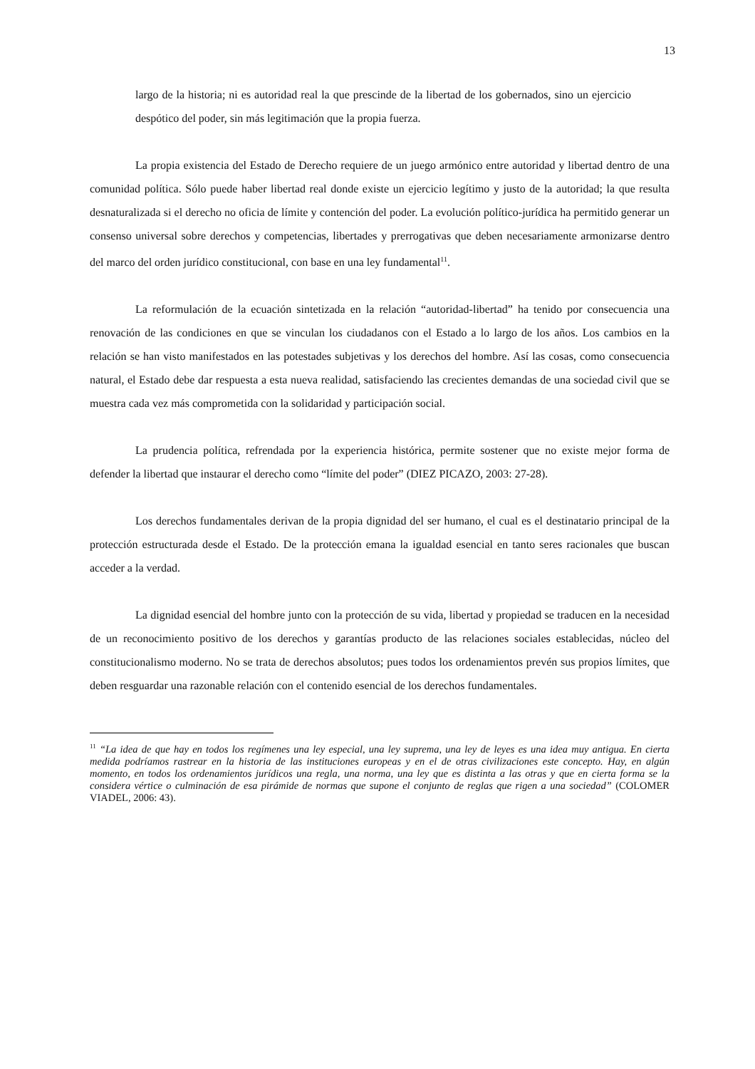13
largo de la historia; ni es autoridad real la que prescinde de la libertad de los gobernados, sino un ejercicio despótico del poder, sin más legitimación que la propia fuerza.
La propia existencia del Estado de Derecho requiere de un juego armónico entre autoridad y libertad dentro de una comunidad política. Sólo puede haber libertad real donde existe un ejercicio legítimo y justo de la autoridad; la que resulta desnaturalizada si el derecho no oficia de límite y contención del poder. La evolución político-jurídica ha permitido generar un consenso universal sobre derechos y competencias, libertades y prerrogativas que deben necesariamente armonizarse dentro del marco del orden jurídico constitucional, con base en una ley fundamental<sup>11</sup>.
La reformulación de la ecuación sintetizada en la relación “autoridad-libertad” ha tenido por consecuencia una renovación de las condiciones en que se vinculan los ciudadanos con el Estado a lo largo de los años. Los cambios en la relación se han visto manifestados en las potestades subjetivas y los derechos del hombre. Así las cosas, como consecuencia natural, el Estado debe dar respuesta a esta nueva realidad, satisfaciendo las crecientes demandas de una sociedad civil que se muestra cada vez más comprometida con la solidaridad y participación social.
La prudencia política, refrendada por la experiencia histórica, permite sostener que no existe mejor forma de defender la libertad que instaurar el derecho como “límite del poder” (DIEZ PICAZO, 2003: 27-28).
Los derechos fundamentales derivan de la propia dignidad del ser humano, el cual es el destinatario principal de la protección estructurada desde el Estado. De la protección emana la igualdad esencial en tanto seres racionales que buscan acceder a la verdad.
La dignidad esencial del hombre junto con la protección de su vida, libertad y propiedad se traducen en la necesidad de un reconocimiento positivo de los derechos y garantías producto de las relaciones sociales establecidas, núcleo del constitucionalismo moderno. No se trata de derechos absolutos; pues todos los ordenamientos prevén sus propios límites, que deben resguardar una razonable relación con el contenido esencial de los derechos fundamentales.
<sup>11</sup> “La idea de que hay en todos los regímenes una ley especial, una ley suprema, una ley de leyes es una idea muy antigua. En cierta medida podríamos rastrear en la historia de las instituciones europeas y en el de otras civilizaciones este concepto. Hay, en algún momento, en todos los ordenamientos jurídicos una regla, una norma, una ley que es distinta a las otras y que en cierta forma se la considera vértice o culminación de esa pirámide de normas que supone el conjunto de reglas que rigen a una sociedad” (COLOMER VIADEL, 2006: 43).